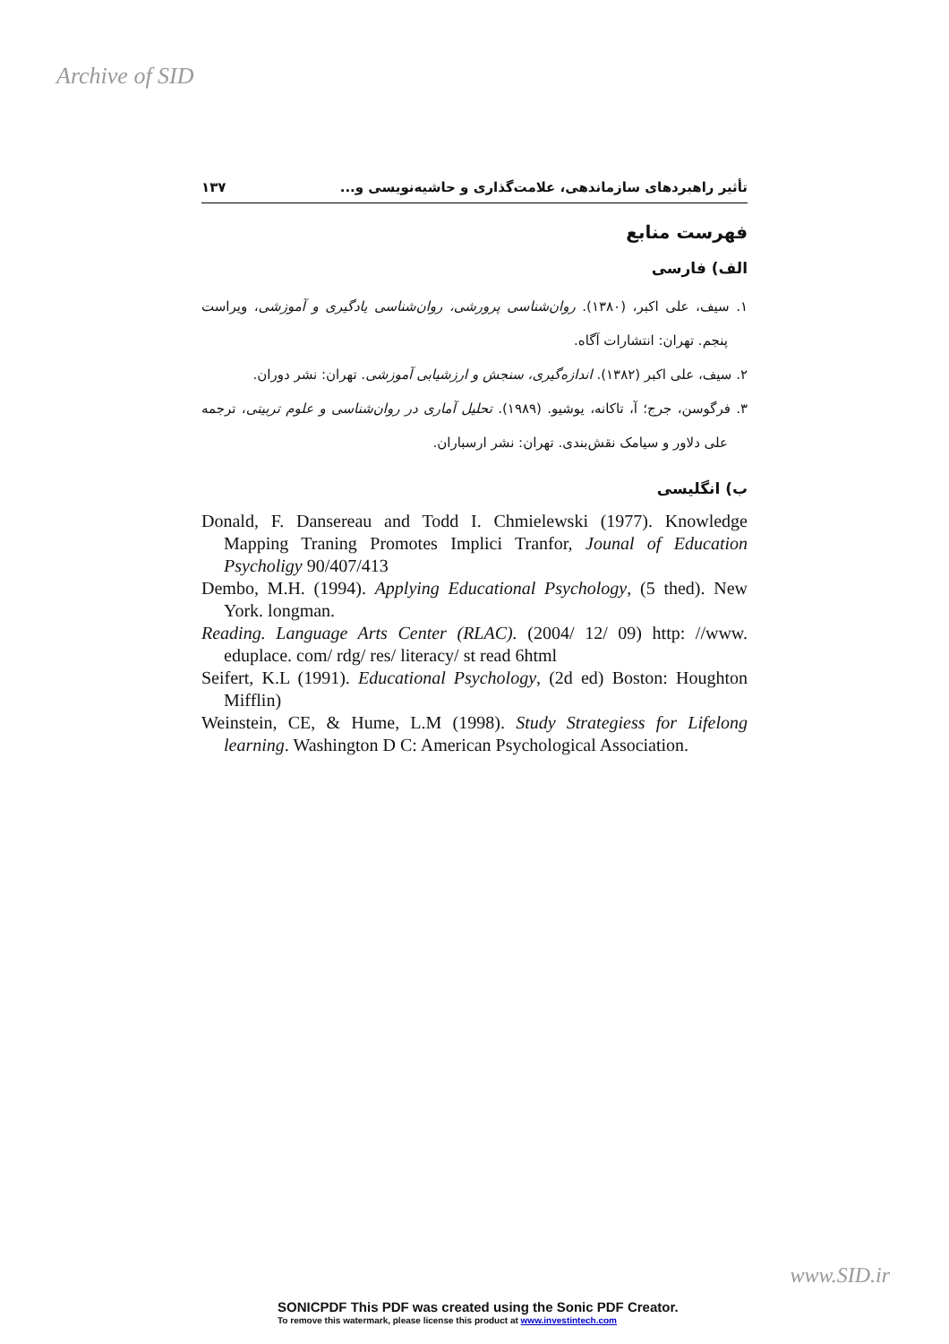Archive of SID
تأثیر راهبردهای سازماندهی، علامت‌گذاری و حاشیه‌نویسی و... ۱۳۷
فهرست منابع
الف) فارسی
۱. سیف، علی اکبر، (۱۳۸۰). روان‌شناسی پرورشی، روان‌شناسی یادگیری و آموزشی، ویراست پنجم. تهران: انتشارات آگاه.
۲. سیف، علی اکبر (۱۳۸۲). اندازه‌گیری، سنجش و ارزشیابی آموزشی. تهران: نشر دوران.
۳. فرگوسن، جرج؛ آ، تاکانه، یوشیو. (۱۹۸۹). تحلیل آماری در روان‌شناسی و علوم تربیتی، ترجمه علی دلاور و سیامک نقش‌بندی. تهران: نشر ارسباران.
ب) انگلیسی
Donald, F. Dansereau and Todd I. Chmielewski (1977). Knowledge Mapping Traning Promotes Implici Tranfor, Jounal of Education Psycholigy 90/407/413
Dembo, M.H. (1994). Applying Educational Psychology, (5 thed). New York. longman.
Reading. Language Arts Center (RLAC). (2004/ 12/ 09) http: //www. eduplace. com/ rdg/ res/ literacy/ st read 6html
Seifert, K.L (1991). Educational Psychology, (2d ed) Boston: Houghton Mifflin)
Weinstein, CE, & Hume, L.M (1998). Study Strategiess for Lifelong learning. Washington D C: American Psychological Association.
www.SID.ir
SONICPDF This PDF was created using the Sonic PDF Creator.
To remove this watermark, please license this product at www.investintech.com